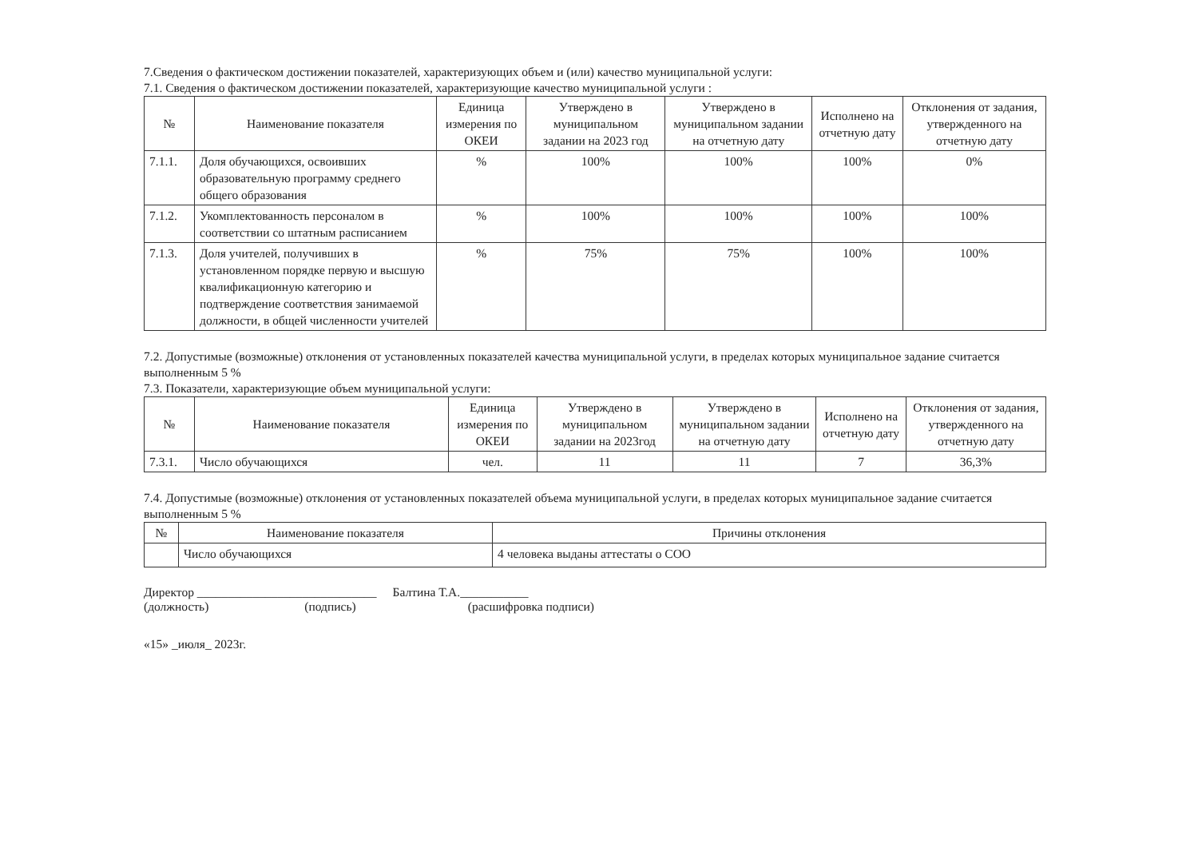7.Сведения о фактическом достижении показателей, характеризующих объем и (или) качество муниципальной услуги:
7.1. Сведения о фактическом достижении показателей, характеризующие качество муниципальной услуги :
| № | Наименование показателя | Единица измерения по ОКЕИ | Утверждено в муниципальном задании на 2023 год | Утверждено в муниципальном задании на отчетную дату | Исполнено на отчетную дату | Отклонения от задания, утвержденного на отчетную дату |
| --- | --- | --- | --- | --- | --- | --- |
| 7.1.1. | Доля обучающихся, освоивших образовательную программу среднего общего образования | % | 100% | 100% | 100% | 0% |
| 7.1.2. | Укомплектованность персоналом в соответствии со штатным расписанием | % | 100% | 100% | 100% | 100% |
| 7.1.3. | Доля учителей, получивших в установленном порядке первую и высшую квалификационную категорию и подтверждение соответствия занимаемой должности, в общей численности учителей | % | 75% | 75% | 100% | 100% |
7.2. Допустимые (возможные) отклонения от установленных показателей качества муниципальной услуги, в пределах которых муниципальное задание считается выполненным 5 %
7.3. Показатели, характеризующие объем муниципальной услуги:
| № | Наименование показателя | Единица измерения по ОКЕИ | Утверждено в муниципальном задании на 2023год | Утверждено в муниципальном задании на отчетную дату | Исполнено на отчетную дату | Отклонения от задания, утвержденного на отчетную дату |
| --- | --- | --- | --- | --- | --- | --- |
| 7.3.1. | Число обучающихся | чел. | 11 | 11 | 7 | 36,3% |
7.4. Допустимые (возможные) отклонения от установленных показателей объема муниципальной услуги, в пределах которых муниципальное задание считается выполненным 5 %
| № | Наименование показателя | Причины отклонения |
| --- | --- | --- |
| | Число обучающихся | 4 человека выданы аттестаты о СОО |
Директор _____________________________ Балтина Т.А.___________
(должность) (подпись) (расшифровка подписи)
«15» _июля_ 2023г.